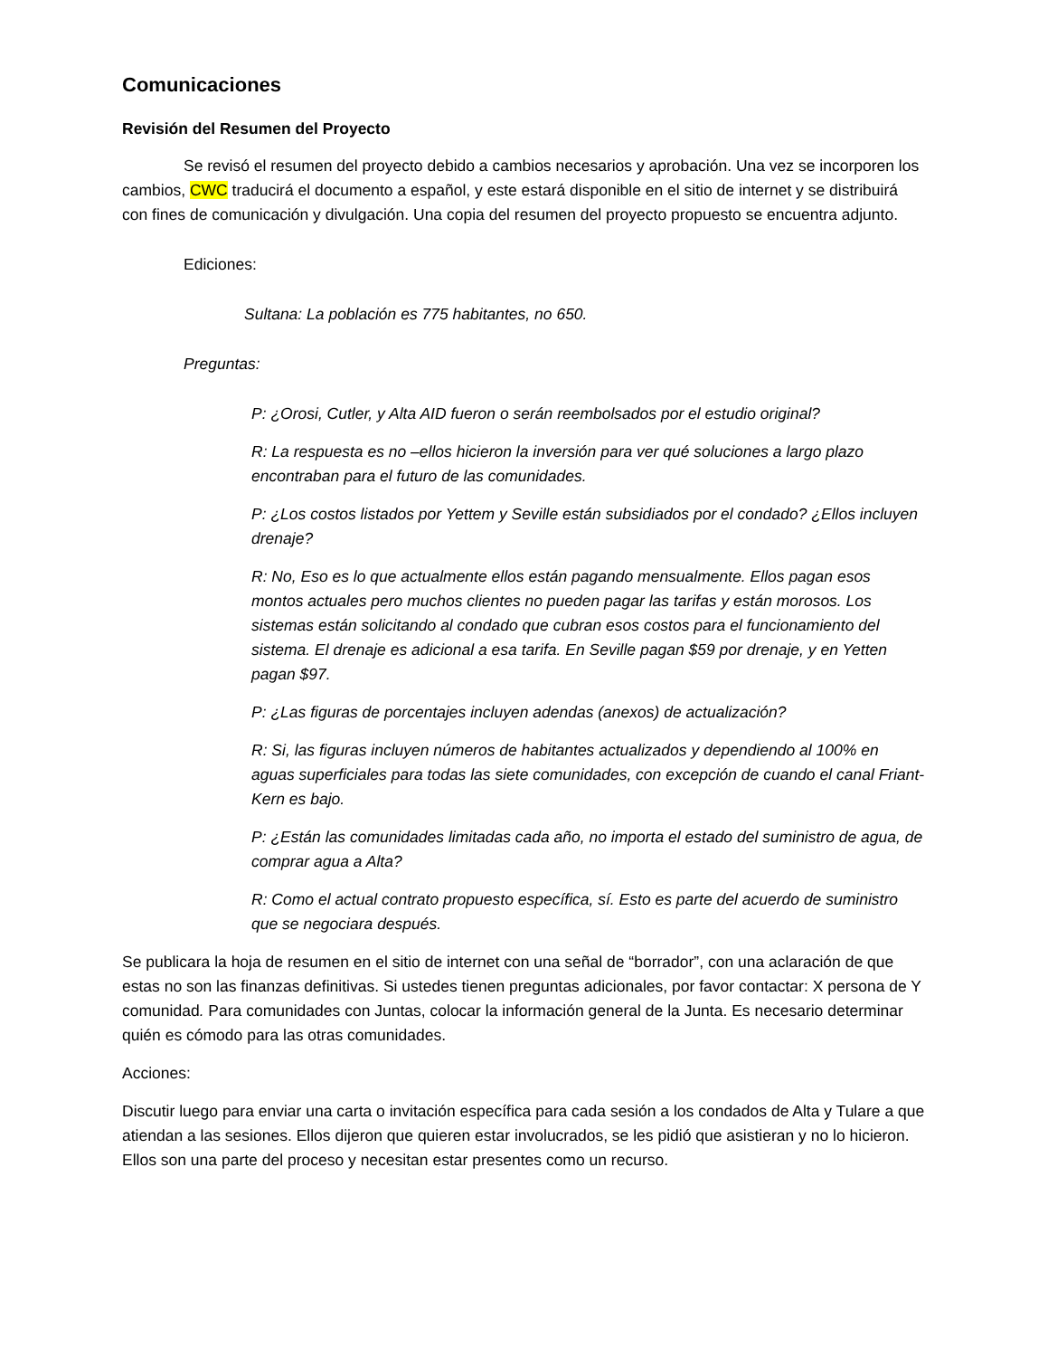Comunicaciones
Revisión del Resumen del Proyecto
Se revisó el resumen del proyecto debido a cambios necesarios y aprobación. Una vez se incorporen los cambios, CWC traducirá el documento a español, y este estará disponible en el sitio de internet y se distribuirá con fines de comunicación y divulgación. Una copia del resumen del proyecto propuesto se encuentra adjunto.
Ediciones:
Sultana: La población es 775 habitantes, no 650.
Preguntas:
P: ¿Orosi, Cutler, y Alta AID fueron o serán reembolsados por el estudio original?
R: La respuesta es no –ellos hicieron la inversión para ver qué soluciones a largo plazo encontraban para el futuro de las comunidades.
P: ¿Los costos listados por Yettem y Seville están subsidiados por el condado? ¿Ellos incluyen drenaje?
R: No, Eso es lo que actualmente ellos están pagando mensualmente. Ellos pagan esos montos actuales pero muchos clientes no pueden pagar las tarifas y están morosos. Los sistemas están solicitando al condado que cubran esos costos para el funcionamiento del sistema. El drenaje es adicional a esa tarifa. En Seville pagan $59 por drenaje, y en Yetten pagan $97.
P: ¿Las figuras de porcentajes incluyen adendas (anexos) de actualización?
R: Si, las figuras incluyen números de habitantes actualizados y dependiendo al 100% en aguas superficiales para todas las siete comunidades, con excepción de cuando el canal Friant-Kern es bajo.
P: ¿Están las comunidades limitadas cada año, no importa el estado del suministro de agua, de comprar agua a Alta?
R: Como el actual contrato propuesto específica, sí. Esto es parte del acuerdo de suministro que se negociara después.
Se publicara la hoja de resumen en el sitio de internet con una señal de “borrador”, con una aclaración de que estas no son las finanzas definitivas. Si ustedes tienen preguntas adicionales, por favor contactar: X persona de Y comunidad. Para comunidades con Juntas, colocar la información general de la Junta. Es necesario determinar quién es cómodo para las otras comunidades.
Acciones:
Discutir luego para enviar una carta o invitación específica para cada sesión a los condados de Alta y Tulare a que atiendan a las sesiones. Ellos dijeron que quieren estar involucrados, se les pidió que asistieran y no lo hicieron. Ellos son una parte del proceso y necesitan estar presentes como un recurso.